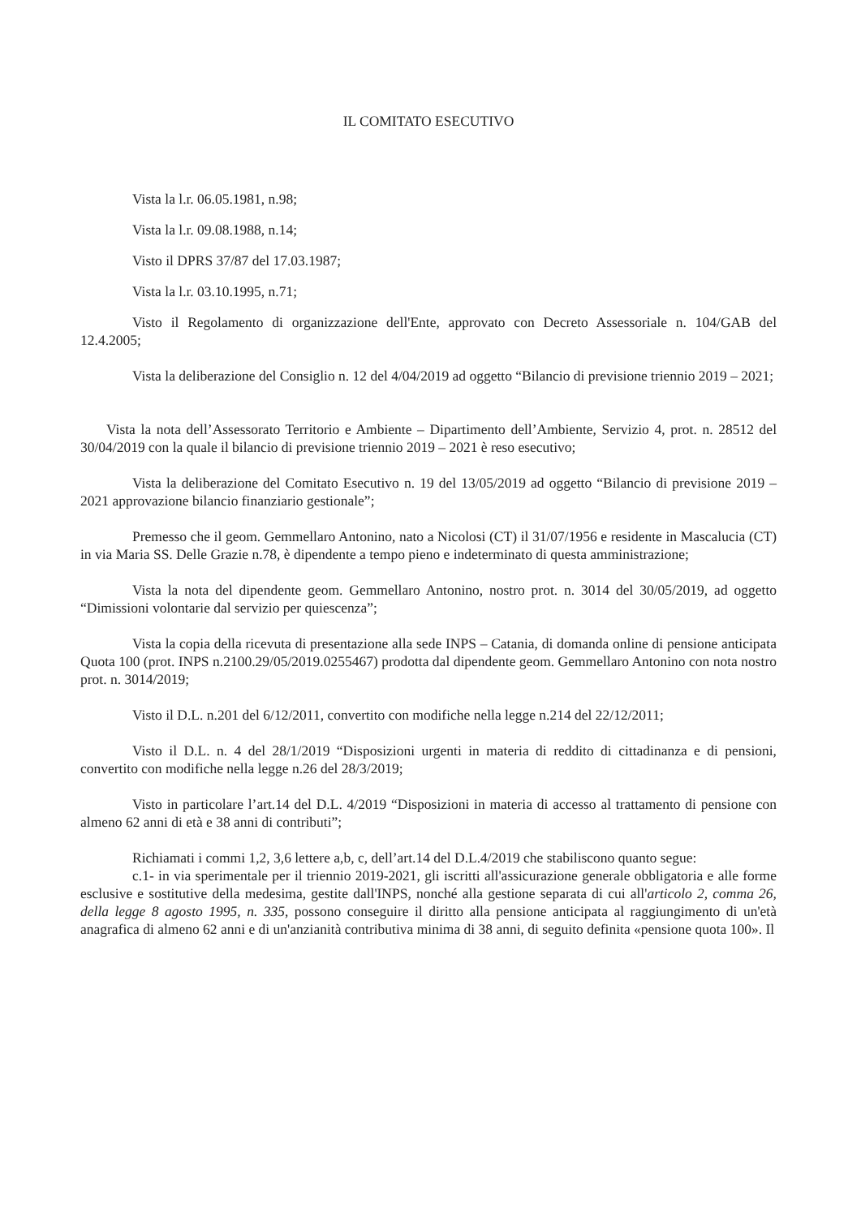IL COMITATO ESECUTIVO
Vista la l.r. 06.05.1981, n.98;
Vista la l.r. 09.08.1988, n.14;
Visto il DPRS 37/87 del 17.03.1987;
Vista la l.r. 03.10.1995, n.71;
Visto il Regolamento di organizzazione dell'Ente, approvato con Decreto Assessoriale n. 104/GAB del 12.4.2005;
Vista la deliberazione del Consiglio n. 12 del 4/04/2019 ad oggetto “Bilancio di previsione triennio 2019 – 2021;
Vista la nota dell’Assessorato Territorio e Ambiente – Dipartimento dell’Ambiente, Servizio 4, prot. n. 28512 del 30/04/2019 con la quale il bilancio di previsione triennio 2019 – 2021 è reso esecutivo;
Vista la deliberazione del Comitato Esecutivo n. 19 del 13/05/2019 ad oggetto “Bilancio di previsione 2019 – 2021 approvazione bilancio finanziario gestionale”;
Premesso che il geom. Gemmellaro Antonino, nato a Nicolosi (CT) il 31/07/1956 e residente in Mascalucia (CT) in via Maria SS. Delle Grazie n.78, è dipendente a tempo pieno e indeterminato di questa amministrazione;
Vista la nota del dipendente geom. Gemmellaro Antonino, nostro prot. n. 3014 del 30/05/2019, ad oggetto “Dimissioni volontarie dal servizio per quiescenza”;
Vista la copia della ricevuta di presentazione alla sede INPS – Catania, di domanda online di pensione anticipata Quota 100 (prot. INPS n.2100.29/05/2019.0255467) prodotta dal dipendente geom. Gemmellaro Antonino con nota nostro prot. n. 3014/2019;
Visto il D.L. n.201 del 6/12/2011, convertito con modifiche nella legge n.214 del 22/12/2011;
Visto il D.L. n. 4 del 28/1/2019 “Disposizioni urgenti in materia di reddito di cittadinanza e di pensioni, convertito con modifiche nella legge n.26 del 28/3/2019;
Visto in particolare l’art.14 del D.L. 4/2019 “Disposizioni in materia di accesso al trattamento di pensione con almeno 62 anni di età e 38 anni di contributi”;
Richiamati i commi 1,2, 3,6 lettere a,b, c, dell’art.14 del D.L.4/2019 che stabiliscono quanto segue:
c.1- in via sperimentale per il triennio 2019-2021, gli iscritti all'assicurazione generale obbligatoria e alle forme esclusive e sostitutive della medesima, gestite dall'INPS, nonché alla gestione separata di cui all'articolo 2, comma 26, della legge 8 agosto 1995, n. 335, possono conseguire il diritto alla pensione anticipata al raggiungimento di un'età anagrafica di almeno 62 anni e di un'anzianità contributiva minima di 38 anni, di seguito definita «pensione quota 100». Il